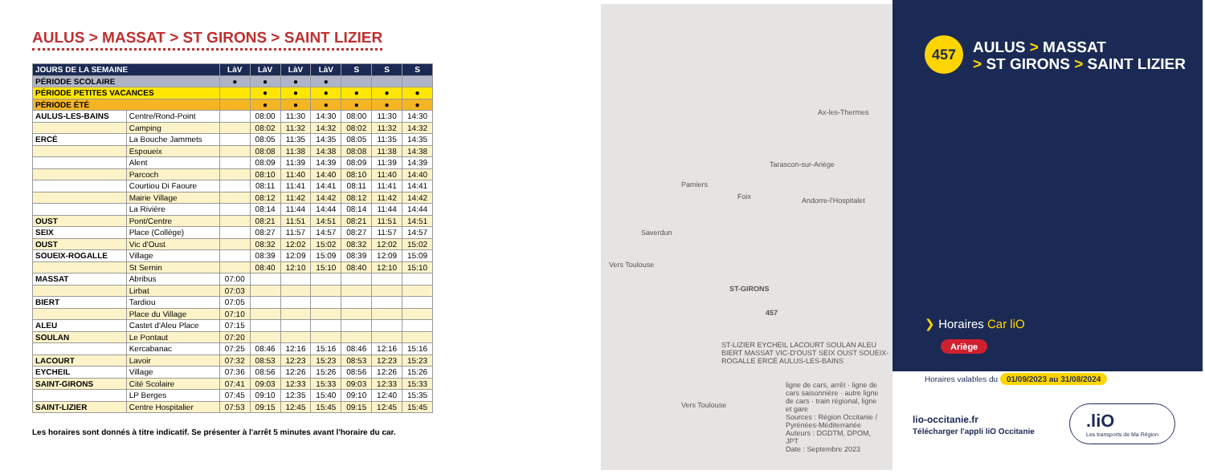AULUS > MASSAT > ST GIRONS > SAINT LIZIER
| JOURS DE LA SEMAINE | | LàV | LàV | LàV | LàV | S | S | S |
| --- | --- | --- | --- | --- | --- | --- | --- | --- |
| PÉRIODE SCOLAIRE | | ● | ● | ● | ● | | | |
| PÉRIODE PETITES VACANCES | | | ● | ● | ● | ● | ● | ● |
| PÉRIODE ÉTÉ | | | ● | ● | ● | ● | ● | ● |
| AULUS-LES-BAINS | Centre/Rond-Point | | 08:00 | 11:30 | 14:30 | 08:00 | 11:30 | 14:30 |
| | Camping | | 08:02 | 11:32 | 14:32 | 08:02 | 11:32 | 14:32 |
| ERCÉ | La Bouche Jammets | | 08:05 | 11:35 | 14:35 | 08:05 | 11:35 | 14:35 |
| | Espoueix | | 08:08 | 11:38 | 14:38 | 08:08 | 11:38 | 14:38 |
| | Alent | | 08:09 | 11:39 | 14:39 | 08:09 | 11:39 | 14:39 |
| | Parcoch | | 08:10 | 11:40 | 14:40 | 08:10 | 11:40 | 14:40 |
| | Courtiou Di Faoure | | 08:11 | 11:41 | 14:41 | 08:11 | 11:41 | 14:41 |
| | Mairie Village | | 08:12 | 11:42 | 14:42 | 08:12 | 11:42 | 14:42 |
| | La Rivière | | 08:14 | 11:44 | 14:44 | 08:14 | 11:44 | 14:44 |
| OUST | Pont/Centre | | 08:21 | 11:51 | 14:51 | 08:21 | 11:51 | 14:51 |
| SEIX | Place (Collège) | | 08:27 | 11:57 | 14:57 | 08:27 | 11:57 | 14:57 |
| OUST | Vic d'Oust | | 08:32 | 12:02 | 15:02 | 08:32 | 12:02 | 15:02 |
| SOUEIX-ROGALLE | Village | | 08:39 | 12:09 | 15:09 | 08:39 | 12:09 | 15:09 |
| | St Sernin | | 08:40 | 12:10 | 15:10 | 08:40 | 12:10 | 15:10 |
| MASSAT | Abribus | 07:00 | | | | | | |
| | Lirbat | 07:03 | | | | | | |
| BIERT | Tardiou | 07:05 | | | | | | |
| | Place du Village | 07:10 | | | | | | |
| ALEU | Castet d'Aleu Place | 07:15 | | | | | | |
| SOULAN | Le Pontaut | 07:20 | | | | | | |
| | Kercabanac | 07:25 | 08:46 | 12:16 | 15:16 | 08:46 | 12:16 | 15:16 |
| LACOURT | Lavoir | 07:32 | 08:53 | 12:23 | 15:23 | 08:53 | 12:23 | 15:23 |
| EYCHEIL | Village | 07:36 | 08:56 | 12:26 | 15:26 | 08:56 | 12:26 | 15:26 |
| SAINT-GIRONS | Cité Scolaire | 07:41 | 09:03 | 12:33 | 15:33 | 09:03 | 12:33 | 15:33 |
| | LP Berges | 07:45 | 09:10 | 12:35 | 15:40 | 09:10 | 12:40 | 15:35 |
| SAINT-LIZIER | Centre Hospitalier | 07:53 | 09:15 | 12:45 | 15:45 | 09:15 | 12:45 | 15:45 |
Les horaires sont donnés à titre indicatif. Se présenter à l'arrêt 5 minutes avant l'horaire du car.
Pamiers
Foix
Tarascon-sur-Ariège
Ax-les-Thermes
Andorre-l'Hospitalet
Saverdun
Vers Toulouse
Vers Toulouse
ST-GIRONS
ST-LIZIER EYCHEIL LACOURT SOULAN ALEU BIERT MASSAT VIC-D'OUST SEIX OUST SOUEIX-ROGALLE ERCÉ AULUS-LES-BAINS
457
ligne de cars, arrêt · ligne de cars saisonnière · autre ligne de cars · train régional, ligne et gare
Sources : Région Occitanie / Pyrénées-Méditerranée
Auteurs : DGDTM, DPOM, JPT
Date : Septembre 2023
457
AULUS > MASSAT
> ST GIRONS > SAINT LIZIER
❯ Horaires Car liO
Ariège
Horaires valables du 01/09/2023 au 31/08/2024
lio-occitanie.fr
Télécharger l'appli liO Occitanie
.liO
Les transports de Ma Région